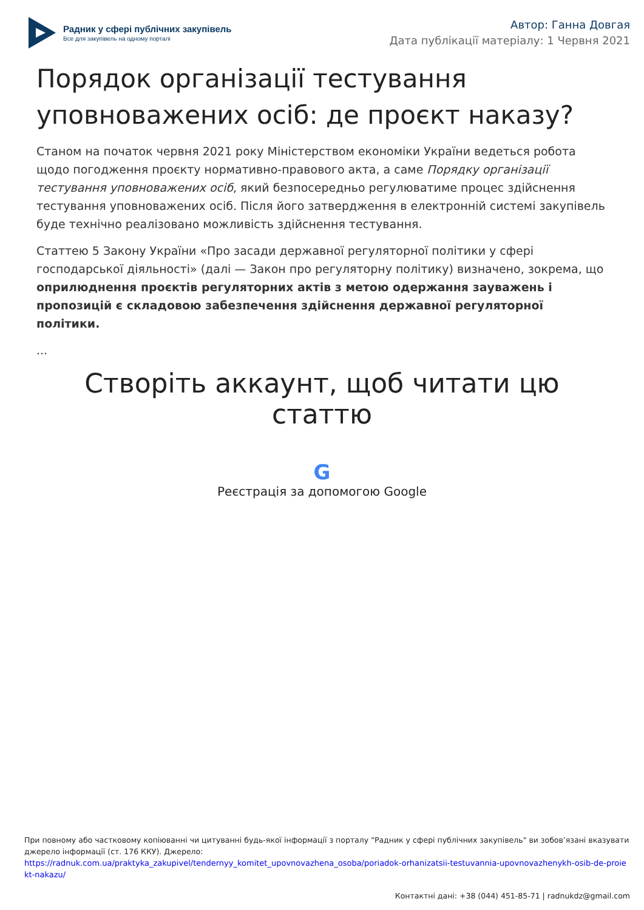Радник у сфері публічних закупівель
Все для закупівель на одному порталі
Автор: Ганна Довгая
Дата публікації матеріалу: 1 Червня 2021
Порядок організації тестування уповноважених осіб: де проєкт наказу?
Станом на початок червня 2021 року Міністерством економіки України ведеться робота щодо погодження проєкту нормативно-правового акта, а саме Порядку організації тестування уповноважених осіб, який безпосередньо регулюватиме процес здійснення тестування уповноважених осіб. Після його затвердження в електронній системі закупівель буде технічно реалізовано можливість здійснення тестування.
Статтею 5 Закону України «Про засади державної регуляторної політики у сфері господарської діяльності» (далі — Закон про регуляторну політику) визначено, зокрема, що оприлюднення проєктів регуляторних актів з метою одержання зауважень і пропозицій є складовою забезпечення здійснення державної регуляторної політики.
...
Створіть аккаунт, щоб читати цю статтю
G
Реєстрація за допомогою Google
При повному або частковому копіюванні чи цитуванні будь-якої інформації з порталу "Радник у сфері публічних закупівель" ви зобов’язані вказувати джерело інформації (ст. 176 ККУ). Джерело:
https://radnuk.com.ua/praktyka_zakupivel/tendernyy_komitet_upovnovazhena_osoba/poriadok-orhanizatsii-testuvannia-upovnovazhenykh-osib-de-proiekt-nakazu/
Контактні дані: +38 (044) 451-85-71 | radnukdz@gmail.com